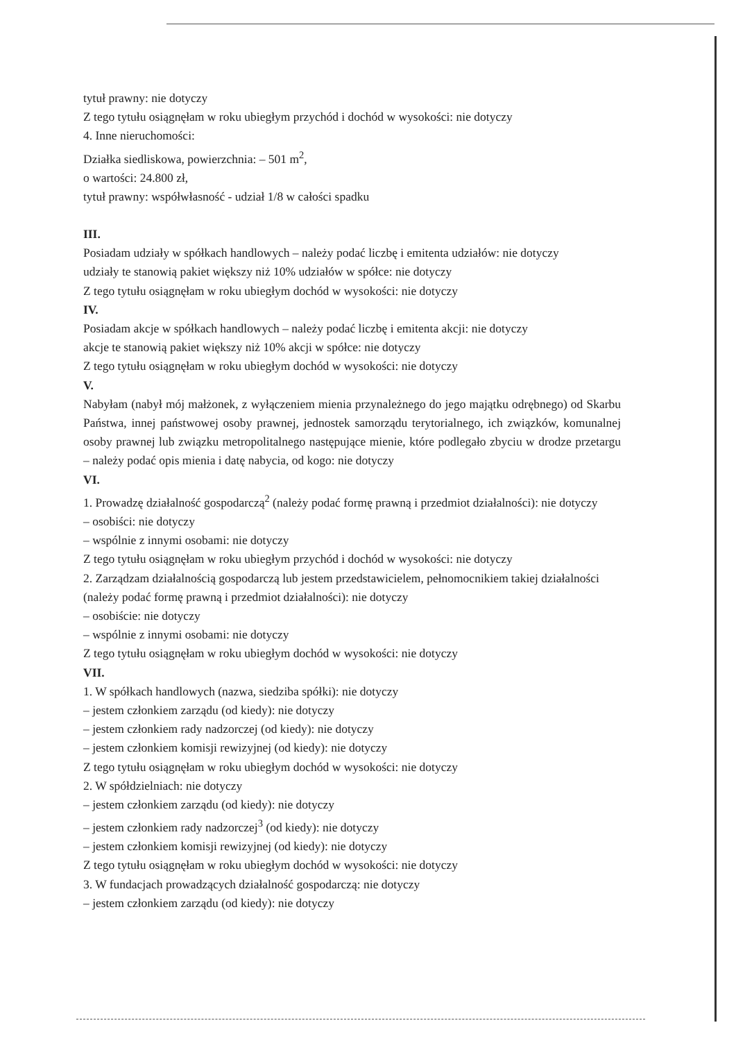tytuł prawny: nie dotyczy
Z tego tytułu osiągnęłam w roku ubiegłym przychód i dochód w wysokości: nie dotyczy
4. Inne nieruchomości:
Działka siedliskowa, powierzchnia: – 501 m<sup>2</sup>,
o wartości: 24.800 zł,
tytuł prawny: współwłasność - udział 1/8 w całości spadku
III.
Posiadam udziały w spółkach handlowych – należy podać liczbę i emitenta udziałów: nie dotyczy
udziały te stanowią pakiet większy niż 10% udziałów w spółce: nie dotyczy
Z tego tytułu osiągnęłam w roku ubiegłym dochód w wysokości: nie dotyczy
IV.
Posiadam akcje w spółkach handlowych – należy podać liczbę i emitenta akcji: nie dotyczy
akcje te stanowią pakiet większy niż 10% akcji w spółce: nie dotyczy
Z tego tytułu osiągnęłam w roku ubiegłym dochód w wysokości: nie dotyczy
V.
Nabyłam (nabył mój małżonek, z wyłączeniem mienia przynależnego do jego majątku odrębnego) od Skarbu Państwa, innej państwowej osoby prawnej, jednostek samorządu terytorialnego, ich związków, komunalnej osoby prawnej lub związku metropolitalnego następujące mienie, które podlegało zbyciu w drodze przetargu – należy podać opis mienia i datę nabycia, od kogo: nie dotyczy
VI.
1. Prowadzę działalność gospodarczą<sup>2</sup> (należy podać formę prawną i przedmiot działalności): nie dotyczy
– osobiści: nie dotyczy
– wspólnie z innymi osobami: nie dotyczy
Z tego tytułu osiągnęłam w roku ubiegłym przychód i dochód w wysokości: nie dotyczy
2. Zarządzam działalnością gospodarczą lub jestem przedstawicielem, pełnomocnikiem takiej działalności (należy podać formę prawną i przedmiot działalności): nie dotyczy
– osobiście: nie dotyczy
– wspólnie z innymi osobami: nie dotyczy
Z tego tytułu osiągnęłam w roku ubiegłym dochód w wysokości: nie dotyczy
VII.
1. W spółkach handlowych (nazwa, siedziba spółki): nie dotyczy
– jestem członkiem zarządu (od kiedy): nie dotyczy
– jestem członkiem rady nadzorczej (od kiedy): nie dotyczy
– jestem członkiem komisji rewizyjnej (od kiedy): nie dotyczy
Z tego tytułu osiągnęłam w roku ubiegłym dochód w wysokości: nie dotyczy
2. W spółdzielniach: nie dotyczy
– jestem członkiem zarządu (od kiedy): nie dotyczy
– jestem członkiem rady nadzorczej<sup>3</sup> (od kiedy): nie dotyczy
– jestem członkiem komisji rewizyjnej (od kiedy): nie dotyczy
Z tego tytułu osiągnęłam w roku ubiegłym dochód w wysokości: nie dotyczy
3. W fundacjach prowadzących działalność gospodarczą: nie dotyczy
– jestem członkiem zarządu (od kiedy): nie dotyczy